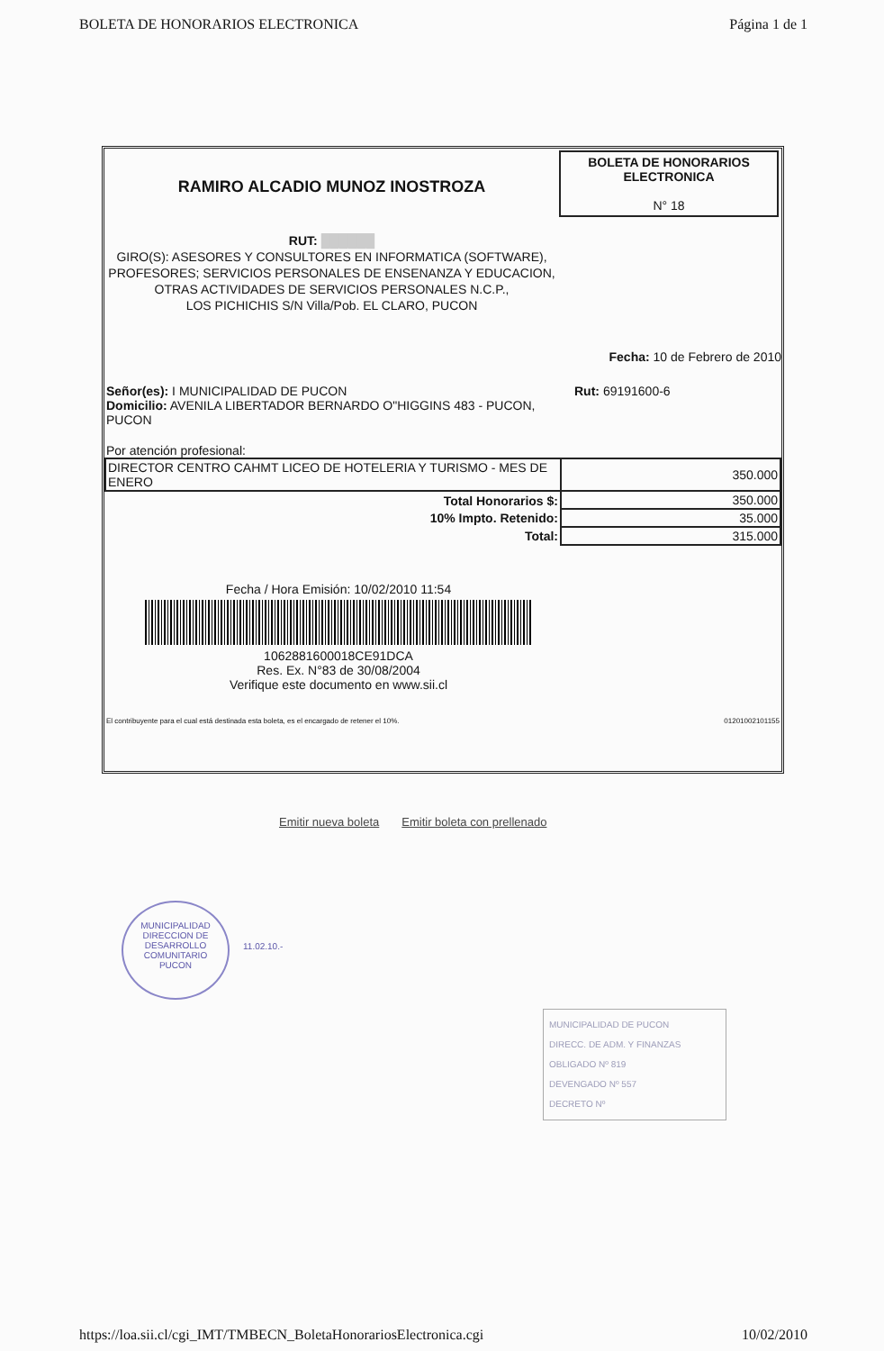BOLETA DE HONORARIOS ELECTRONICA Página 1 de 1
RAMIRO ALCADIO MUNOZ INOSTROZA
RUT: ██████
GIRO(S): ASESORES Y CONSULTORES EN INFORMATICA (SOFTWARE), PROFESORES; SERVICIOS PERSONALES DE ENSENANZA Y EDUCACION, OTRAS ACTIVIDADES DE SERVICIOS PERSONALES N.C.P.,
LOS PICHICHIS S/N Villa/Pob. EL CLARO, PUCON
BOLETA DE HONORARIOS
ELECTRONICA
N° 18
Fecha: 10 de Febrero de 2010
Señor(es): I MUNICIPALIDAD DE PUCON
Domicilio: AVENILA LIBERTADOR BERNARDO O"HIGGINS 483 - PUCON, PUCON
Rut: 69191600-6
Por atención profesional:
| DIRECTOR CENTRO CAHMT LICEO DE HOTELERIA Y TURISMO - MES DE ENERO | 350.000 |
| Total Honorarios $: | 350.000 |
| 10% Impto. Retenido: | 35.000 |
| Total: | 315.000 |
Fecha / Hora Emisión: 10/02/2010 11:54
1062881600018CE91DCA
Res. Ex. N°83 de 30/08/2004
Verifique este documento en www.sii.cl
El contribuyente para el cual está destinada esta boleta, es el encargado de retener el 10%. 01201002101155
Emitir nueva boleta Emitir boleta con prellenado
MUNICIPALIDAD
DIRECCION DE
DESARROLLO
COMUNITARIO
PUCON
11.02.10.-
MUNICIPALIDAD DE PUCON
DIRECC. DE ADM. Y FINANZAS
OBLIGADO Nº 819
DEVENGADO Nº 557
DECRETO Nº
https://loa.sii.cl/cgi_IMT/TMBECN_BoletaHonorariosElectronica.cgi 10/02/2010